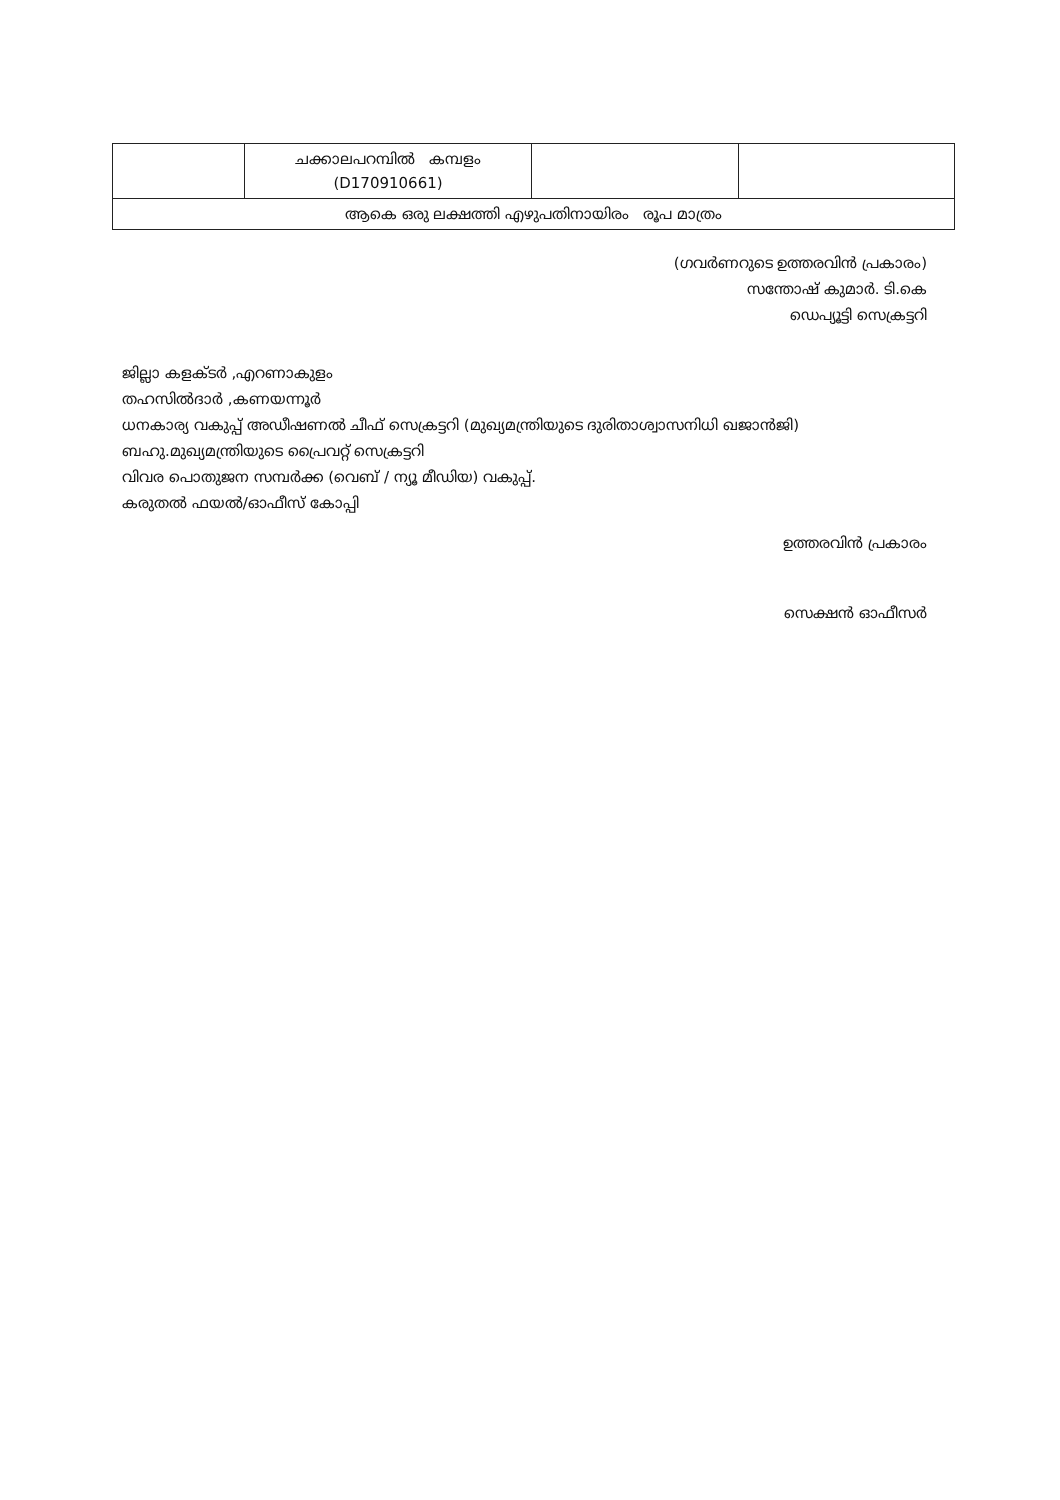| | ചക്കാലപറമ്പിൽ കമ്പളം (D170910661) | | |
| ആകെ ഒരു ലക്ഷത്തി എഴുപതിനായിരം രൂപ മാത്രം | | | |
(ഗവർണറുടെ ഉത്തരവിൻ പ്രകാരം)
സന്തോഷ് കുമാർ. ടി.കെ
ഡെപ്യൂട്ടി സെക്രട്ടറി
ജില്ലാ കളക്ടർ ,എറണാകുളം
തഹസിൽദാർ ,കണയന്നൂർ
ധനകാര്യ വകുപ്പ് അഡീഷണൽ ചീഫ് സെക്രട്ടറി (മുഖ്യമന്ത്രിയുടെ ദുരിതാശ്വാസനിധി ഖജാൻജി)
ബഹു.മുഖ്യമന്ത്രിയുടെ പ്രൈവറ്റ് സെക്രട്ടറി
വിവര പൊതുജന സമ്പർക്ക (വെബ് / ന്യൂ മീഡിയ) വകുപ്പ്.
കരുതൽ ഫയൽ/ഓഫീസ് കോപ്പി
ഉത്തരവിൻ പ്രകാരം
സെക്ഷൻ ഓഫീസർ